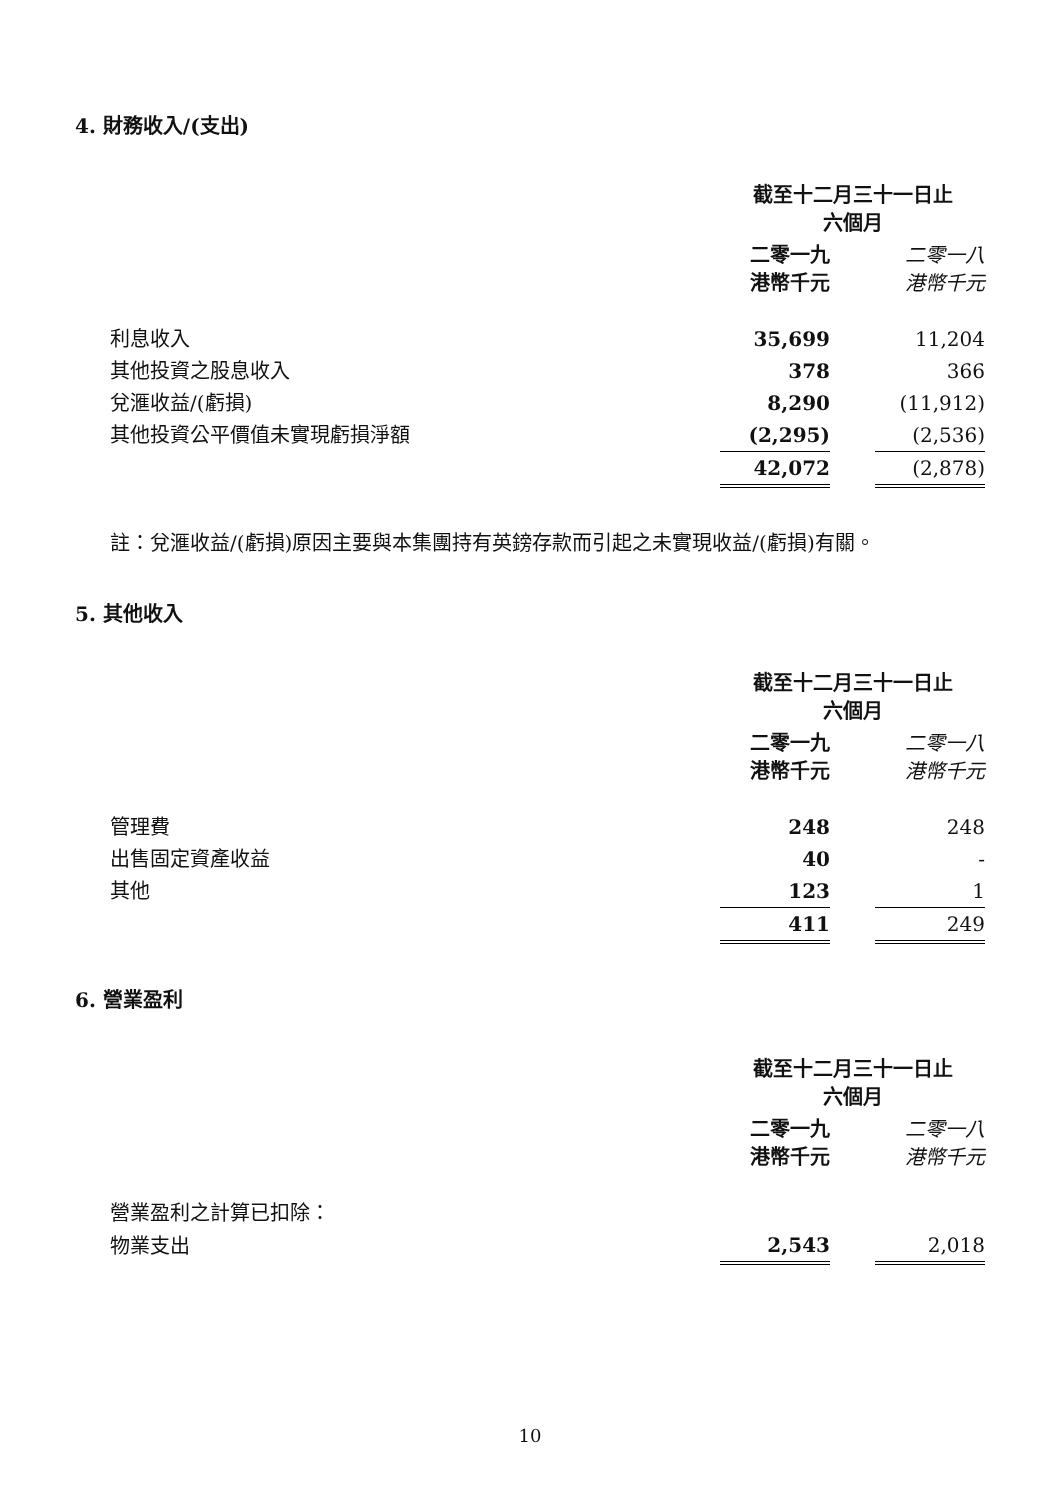4. 財務收入/(支出)
| | 截至十二月三十一日止 六個月 | | |
| | 二零一九 港幣千元 | | 二零一八 港幣千元 |
| 利息收入 | 35,699 | | 11,204 |
| 其他投資之股息收入 | 378 | | 366 |
| 兌滙收益/(虧損) | 8,290 | | (11,912) |
| 其他投資公平價值未實現虧損淨額 | (2,295) | | (2,536) |
| | 42,072 | | (2,878) |
註：兌滙收益/(虧損)原因主要與本集團持有英鎊存款而引起之未實現收益/(虧損)有關。
5. 其他收入
| | 截至十二月三十一日止 六個月 | | |
| | 二零一九 港幣千元 | | 二零一八 港幣千元 |
| 管理費 | 248 | | 248 |
| 出售固定資產收益 | 40 | | - |
| 其他 | 123 | | 1 |
| | 411 | | 249 |
6. 營業盈利
| | 截至十二月三十一日止 六個月 | | |
| | 二零一九 港幣千元 | | 二零一八 港幣千元 |
| 營業盈利之計算已扣除： | | | |
| 物業支出 | 2,543 | | 2,018 |
10